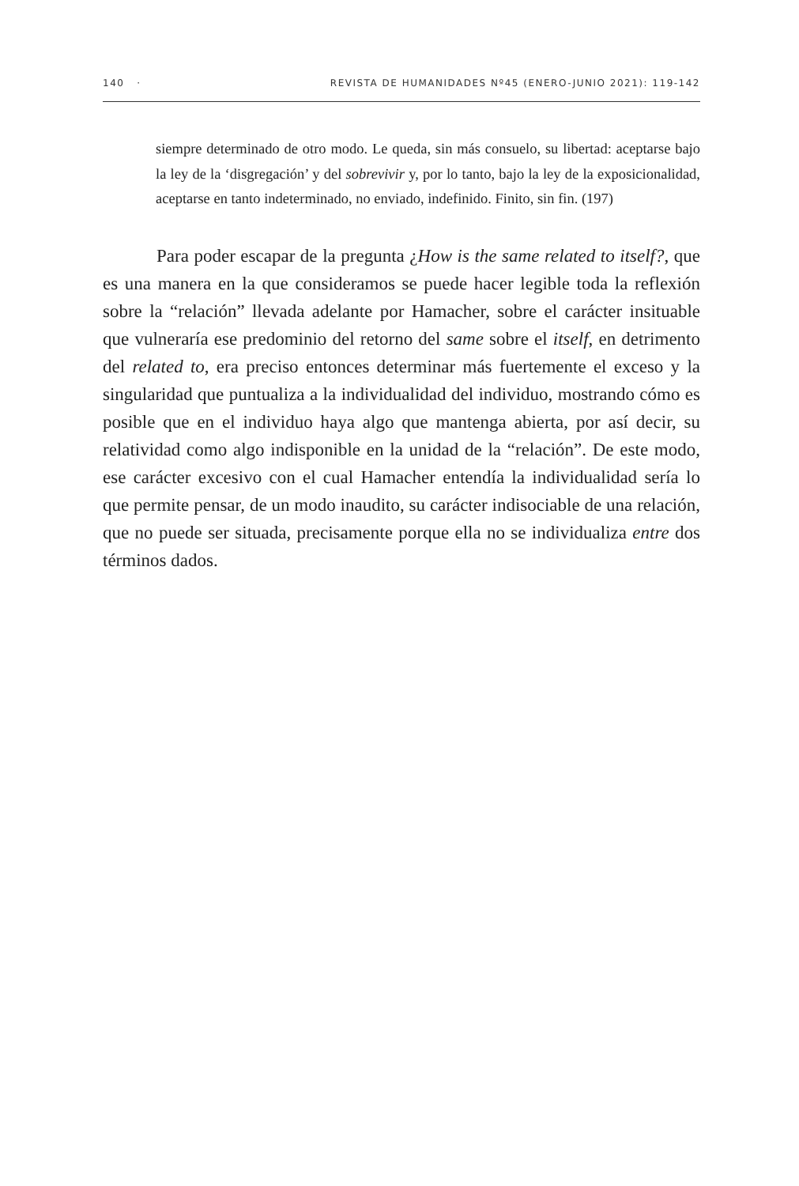140 · REVISTA DE HUMANIDADES Nº45 (ENERO-JUNIO 2021): 119-142
siempre determinado de otro modo. Le queda, sin más consuelo, su libertad: aceptarse bajo la ley de la ‘disgregación’ y del sobrevivir y, por lo tanto, bajo la ley de la exposicionalidad, aceptarse en tanto indeterminado, no enviado, indefinido. Finito, sin fin. (197)
Para poder escapar de la pregunta ¿How is the same related to itself?, que es una manera en la que consideramos se puede hacer legible toda la reflexión sobre la “relación” llevada adelante por Hamacher, sobre el carácter insituable que vulneraría ese predominio del retorno del same sobre el itself, en detrimento del related to, era preciso entonces determinar más fuertemente el exceso y la singularidad que puntualiza a la individualidad del individuo, mostrando cómo es posible que en el individuo haya algo que mantenga abierta, por así decir, su relatividad como algo indisponible en la unidad de la “relación”. De este modo, ese carácter excesivo con el cual Hamacher entendía la individualidad sería lo que permite pensar, de un modo inaudito, su carácter indisociable de una relación, que no puede ser situada, precisamente porque ella no se individualiza entre dos términos dados.